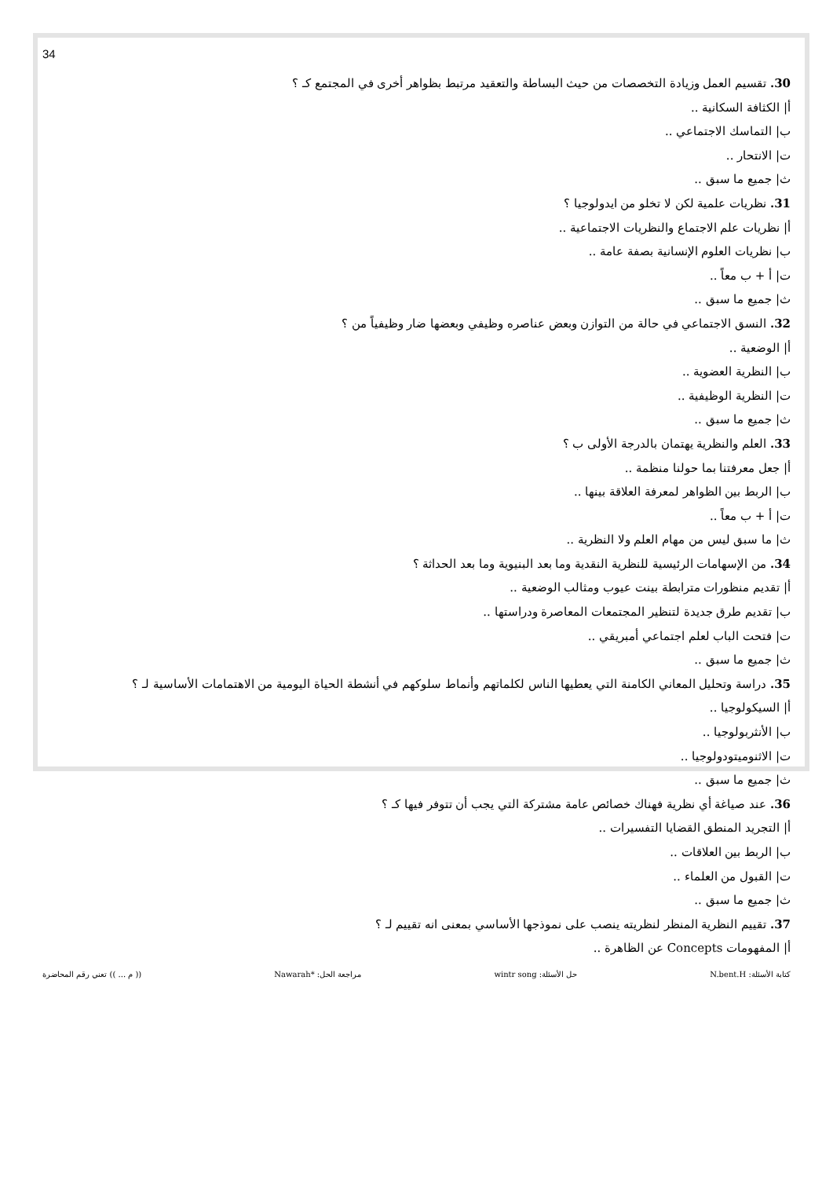34
30. تقسيم العمل وزيادة التخصصات من حيث البساطة والتعقيد مرتبط بظواهر أخرى في المجتمع كـ ؟
أ| الكثافة السكانية ..
ب| التماسك الاجتماعي ..
ت| الانتحار ..
ث| جميع ما سبق ..
31. نظريات علمية لكن لا تخلو من ايدولوجيا ؟
أ| نظريات علم الاجتماع والنظريات الاجتماعية ..
ب| نظريات العلوم الإنسانية بصفة عامة ..
ت| أ + ب معاً ..
ث| جميع ما سبق ..
32. النسق الاجتماعي في حالة من التوازن وبعض عناصره وظيفي وبعضها ضار وظيفياً من ؟
أ| الوضعية ..
ب| النظرية العضوية ..
ت| النظرية الوظيفية ..
ث| جميع ما سبق ..
33. العلم والنظرية يهتمان بالدرجة الأولى ب ؟
أ| جعل معرفتنا بما حولنا منظمة ..
ب| الربط بين الظواهر لمعرفة العلاقة بينها ..
ت| أ + ب معاً ..
ث| ما سبق ليس من مهام العلم ولا النظرية ..
34. من الإسهامات الرئيسية للنظرية النقدية وما بعد البنيوية وما بعد الحداثة ؟
أ| تقديم منظورات مترابطة بينت عيوب ومثالب الوضعية ..
ب| تقديم طرق جديدة لتنظير المجتمعات المعاصرة ودراستها ..
ت| فتحت الباب لعلم اجتماعي أمبريقي ..
ث| جميع ما سبق ..
35. دراسة وتحليل المعاني الكامنة التي يعطيها الناس لكلماتهم وأنماط سلوكهم في أنشطة الحياة اليومية من الاهتمامات الأساسية لـ ؟
أ| السيكولوجيا ..
ب| الأنثربولوجيا ..
ت| الاثنوميتودولوجيا ..
ث| جميع ما سبق ..
36. عند صياغة أي نظرية فهناك خصائص عامة مشتركة التي يجب أن تتوفر فيها كـ ؟
أ| التجريد المنطق القضايا التفسيرات ..
ب| الربط بين العلاقات ..
ت| القبول من العلماء ..
ث| جميع ما سبق ..
37. تقييم النظرية المنظر لنظريته ينصب على نموذجها الأساسي بمعنى انه تقييم لـ ؟
أ| المفهومات Concepts عن الظاهرة ..
كتابة الأسئلة: N.bent.H حل الأسئلة: wintr song مراجعة الحل: *Nawarah (( م ... )) تعني رقم المحاضرة